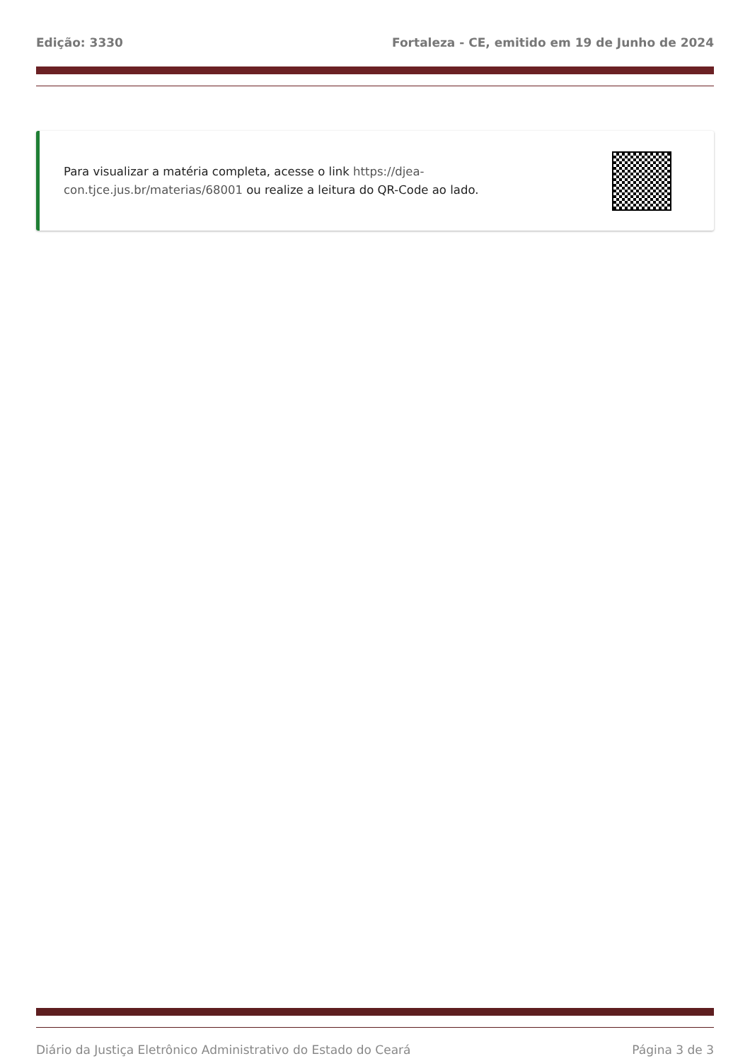Edição: 3330 Fortaleza - CE, emitido em 19 de Junho de 2024
Para visualizar a matéria completa, acesse o link https://djea-con.tjce.jus.br/materias/68001 ou realize a leitura do QR-Code ao lado.
Diário da Justiça Eletrônico Administrativo do Estado do Ceará Página 3 de 3